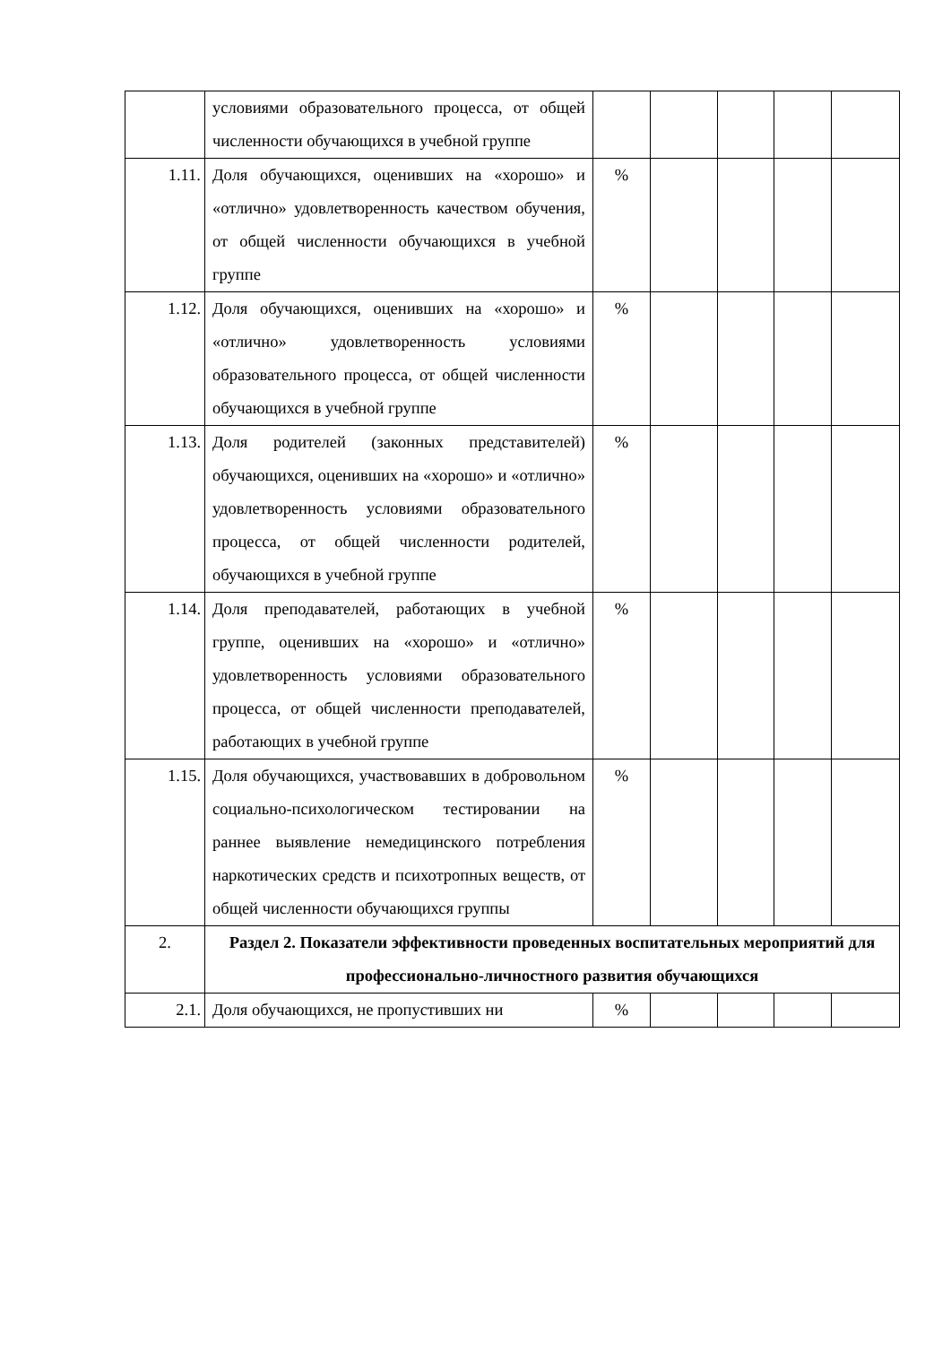| | условиями образовательного процесса, от общей численности обучающихся в учебной группе | | | | | |
| 1.11. | Доля обучающихся, оценивших на «хорошо» и «отлично» удовлетворенность качеством обучения, от общей численности обучающихся в учебной группе | % | | | | |
| 1.12. | Доля обучающихся, оценивших на «хорошо» и «отлично» удовлетворенность условиями образовательного процесса, от общей численности обучающихся в учебной группе | % | | | | |
| 1.13. | Доля родителей (законных представителей) обучающихся, оценивших на «хорошо» и «отлично» удовлетворенность условиями образовательного процесса, от общей численности родителей, обучающихся в учебной группе | % | | | | |
| 1.14. | Доля преподавателей, работающих в учебной группе, оценивших на «хорошо» и «отлично» удовлетворенность условиями образовательного процесса, от общей численности преподавателей, работающих в учебной группе | % | | | | |
| 1.15. | Доля обучающихся, участвовавших в добровольном социально-психологическом тестировании на раннее выявление немедицинского потребления наркотических средств и психотропных веществ, от общей численности обучающихся группы | % | | | | |
| 2. | Раздел 2. Показатели эффективности проведенных воспитательных мероприятий для профессионально-личностного развития обучающихся | | | | | |
| 2.1. | Доля обучающихся, не пропустивших ни | % | | | | |